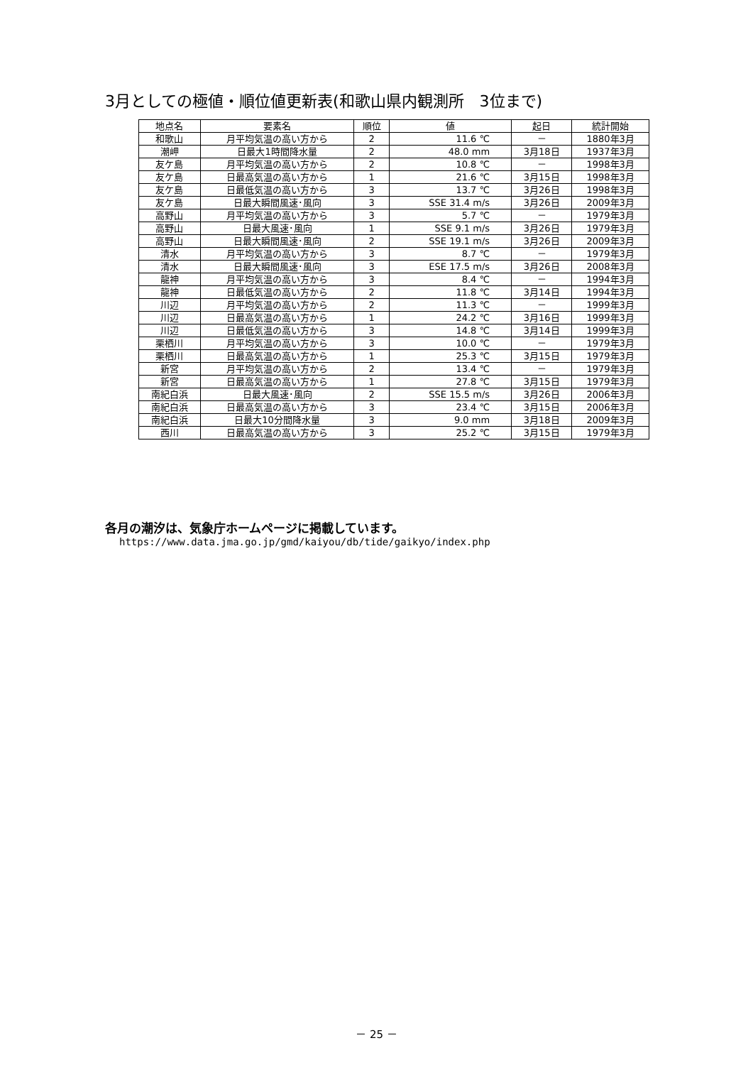3月としての極値・順位値更新表(和歌山県内観測所　3位まで)
| 地点名 | 要素名 | 順位 | 値 | 起日 | 統計開始 |
| --- | --- | --- | --- | --- | --- |
| 和歌山 | 月平均気温の高い方から | 2 | 11.6 ℃ | － | 1880年3月 |
| 潮岬 | 日最大1時間降水量 | 2 | 48.0 mm | 3月18日 | 1937年3月 |
| 友ケ島 | 月平均気温の高い方から | 2 | 10.8 ℃ | － | 1998年3月 |
| 友ケ島 | 日最高気温の高い方から | 1 | 21.6 ℃ | 3月15日 | 1998年3月 |
| 友ケ島 | 日最低気温の高い方から | 3 | 13.7 ℃ | 3月26日 | 1998年3月 |
| 友ケ島 | 日最大瞬間風速･風向 | 3 | SSE 31.4 m/s | 3月26日 | 2009年3月 |
| 高野山 | 月平均気温の高い方から | 3 | 5.7 ℃ | － | 1979年3月 |
| 高野山 | 日最大風速･風向 | 1 | SSE 9.1 m/s | 3月26日 | 1979年3月 |
| 高野山 | 日最大瞬間風速･風向 | 2 | SSE 19.1 m/s | 3月26日 | 2009年3月 |
| 清水 | 月平均気温の高い方から | 3 | 8.7 ℃ | － | 1979年3月 |
| 清水 | 日最大瞬間風速･風向 | 3 | ESE 17.5 m/s | 3月26日 | 2008年3月 |
| 龍神 | 月平均気温の高い方から | 3 | 8.4 ℃ | － | 1994年3月 |
| 龍神 | 日最低気温の高い方から | 2 | 11.8 ℃ | 3月14日 | 1994年3月 |
| 川辺 | 月平均気温の高い方から | 2 | 11.3 ℃ | － | 1999年3月 |
| 川辺 | 日最高気温の高い方から | 1 | 24.2 ℃ | 3月16日 | 1999年3月 |
| 川辺 | 日最低気温の高い方から | 3 | 14.8 ℃ | 3月14日 | 1999年3月 |
| 栗栖川 | 月平均気温の高い方から | 3 | 10.0 ℃ | － | 1979年3月 |
| 栗栖川 | 日最高気温の高い方から | 1 | 25.3 ℃ | 3月15日 | 1979年3月 |
| 新宮 | 月平均気温の高い方から | 2 | 13.4 ℃ | － | 1979年3月 |
| 新宮 | 日最高気温の高い方から | 1 | 27.8 ℃ | 3月15日 | 1979年3月 |
| 南紀白浜 | 日最大風速･風向 | 2 | SSE 15.5 m/s | 3月26日 | 2006年3月 |
| 南紀白浜 | 日最高気温の高い方から | 3 | 23.4 ℃ | 3月15日 | 2006年3月 |
| 南紀白浜 | 日最大10分間降水量 | 3 | 9.0 mm | 3月18日 | 2009年3月 |
| 西川 | 日最高気温の高い方から | 3 | 25.2 ℃ | 3月15日 | 1979年3月 |
各月の潮汐は、気象庁ホームページに掲載しています。
https://www.data.jma.go.jp/gmd/kaiyou/db/tide/gaikyo/index.php
－ 25 －